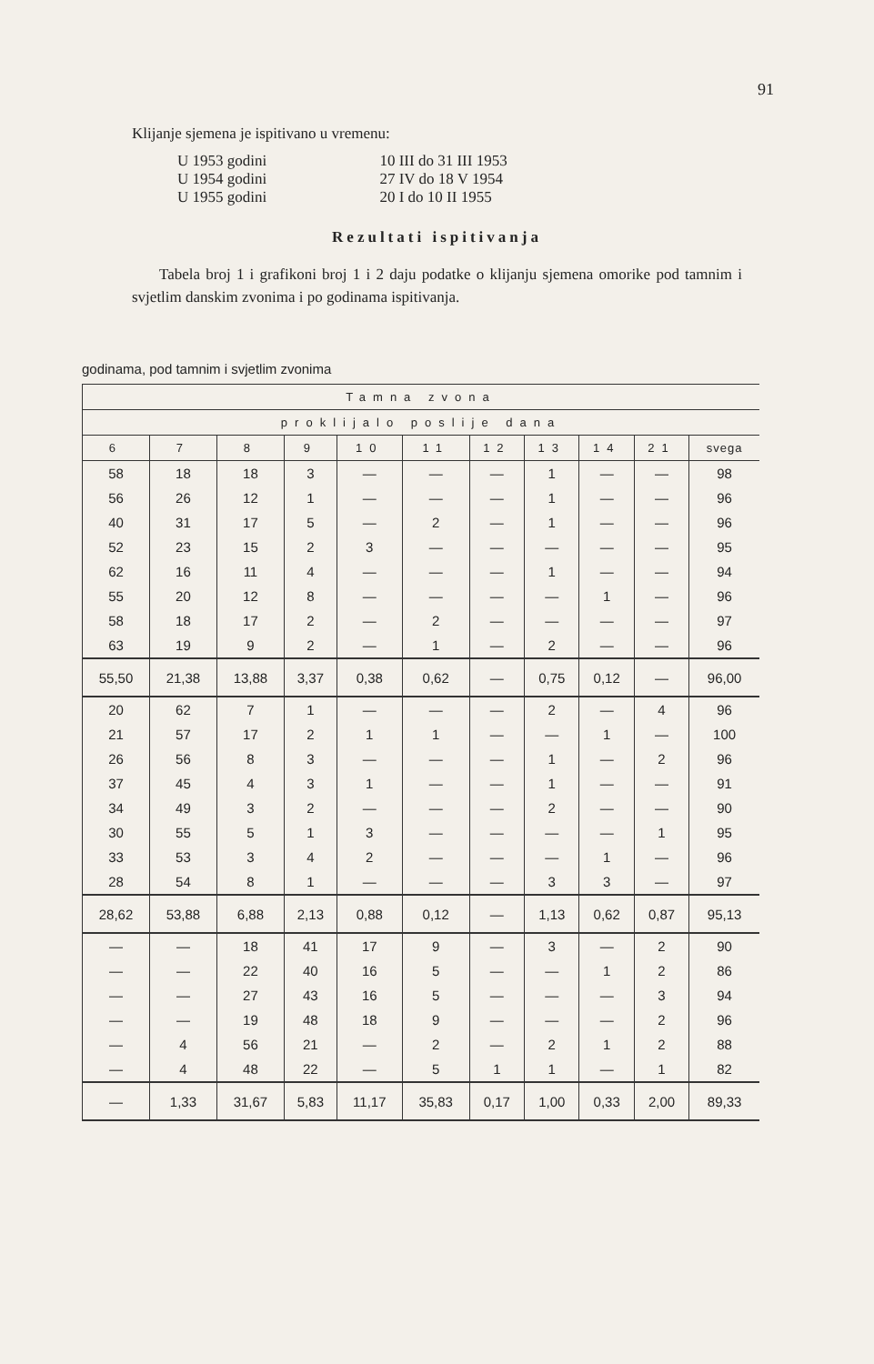91
Klijanje sjemena je ispitivano u vremenu:
| U 1953 godini | 10 III do 31 III 1953 |
| U 1954 godini | 27 IV do 18 V 1954 |
| U 1955 godini | 20 I do 10 II 1955 |
Rezultati ispitivanja
Tabela broj 1 i grafikoni broj 1 i 2 daju podatke o klijanju sjemena omorike pod tamnim i svjetlim danskim zvonima i po godinama ispitivanja.
godinama, pod tamnim i svjetlim zvonima
| Tamna zvona | | | | | | | | | | |
| --- | --- | --- | --- | --- | --- | --- | --- | --- | --- | --- |
| proklijalo poslije dana | | | | | | | | | | |
| 6 | 7 | 8 | 9 | 10 | 11 | 12 | 13 | 14 | 21 | svega |
| 58 | 18 | 18 | 3 | — | — | — | 1 | — | — | 98 |
| 56 | 26 | 12 | 1 | — | — | — | 1 | — | — | 96 |
| 40 | 31 | 17 | 5 | — | 2 | — | 1 | — | — | 96 |
| 52 | 23 | 15 | 2 | 3 | — | — | — | — | — | 95 |
| 62 | 16 | 11 | 4 | — | — | — | 1 | — | — | 94 |
| 55 | 20 | 12 | 8 | — | — | — | — | 1 | — | 96 |
| 58 | 18 | 17 | 2 | — | 2 | — | — | — | — | 97 |
| 63 | 19 | 9 | 2 | — | 1 | — | 2 | — | — | 96 |
| 55,50 | 21,38 | 13,88 | 3,37 | 0,38 | 0,62 | — | 0,75 | 0,12 | — | 96,00 |
| 20 | 62 | 7 | 1 | — | — | — | 2 | — | 4 | 96 |
| 21 | 57 | 17 | 2 | 1 | 1 | — | — | 1 | — | 100 |
| 26 | 56 | 8 | 3 | — | — | — | 1 | — | 2 | 96 |
| 37 | 45 | 4 | 3 | 1 | — | — | 1 | — | — | 91 |
| 34 | 49 | 3 | 2 | — | — | — | 2 | — | — | 90 |
| 30 | 55 | 5 | 1 | 3 | — | — | — | — | 1 | 95 |
| 33 | 53 | 3 | 4 | 2 | — | — | — | 1 | — | 96 |
| 28 | 54 | 8 | 1 | — | — | — | 3 | 3 | — | 97 |
| 28,62 | 53,88 | 6,88 | 2,13 | 0,88 | 0,12 | — | 1,13 | 0,62 | 0,87 | 95,13 |
| — | — | 18 | 41 | 17 | 9 | — | 3 | — | 2 | 90 |
| — | — | 22 | 40 | 16 | 5 | — | — | 1 | 2 | 86 |
| — | — | 27 | 43 | 16 | 5 | — | — | — | 3 | 94 |
| — | — | 19 | 48 | 18 | 9 | — | — | — | 2 | 96 |
| — | 4 | 56 | 21 | — | 2 | — | 2 | 1 | 2 | 88 |
| — | 4 | 48 | 22 | — | 5 | 1 | 1 | — | 1 | 82 |
| — | 1,33 | 31,67 | 5,83 | 11,17 | 35,83 | 0,17 | 1,00 | 0,33 | 2,00 | 89,33 |